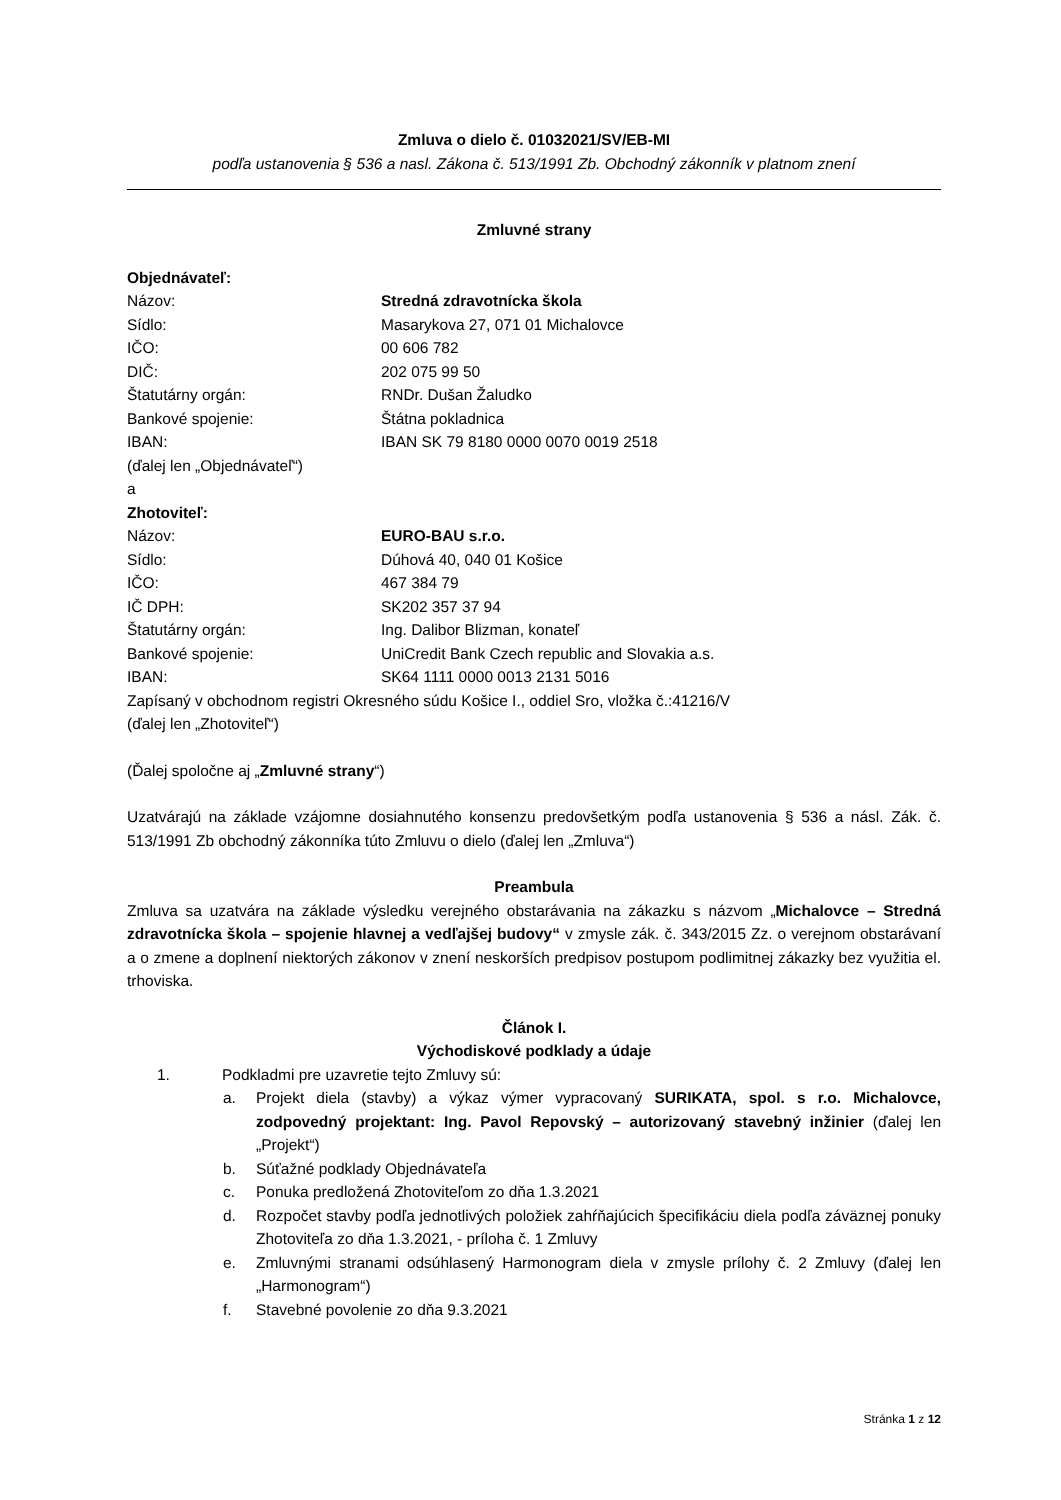Zmluva o dielo č. 01032021/SV/EB-MI
podľa ustanovenia § 536 a nasl. Zákona č. 513/1991 Zb. Obchodný zákonník v platnom znení
Zmluvné strany
Objednávateľ:
Názov: Stredná zdravotnícka škola
Sídlo: Masarykova 27, 071 01 Michalovce
IČO: 00 606 782
DIČ: 202 075 99 50
Štatutárny orgán: RNDr. Dušan Žaludko
Bankové spojenie: Štátna pokladnica
IBAN: IBAN SK 79 8180 0000 0070 0019 2518
(ďalej len „Objednávateľ“)
a
Zhotoviteľ:
Názov: EURO-BAU s.r.o.
Sídlo: Dúhová 40, 040 01 Košice
IČO: 467 384 79
IČ DPH: SK202 357 37 94
Štatutárny orgán: Ing. Dalibor Blizman, konateľ
Bankové spojenie: UniCredit Bank Czech republic and Slovakia a.s.
IBAN: SK64 1111 0000 0013 2131 5016
Zapísaný v obchodnom registri Okresného súdu Košice I., oddiel Sro, vložka č.:41216/V
(ďalej len „Zhotoviteľ“)
(Ďalej spoločne aj „Zmluvné strany“)
Uzatvárajú na základe vzájomne dosiahnutého konsenzu predovšetkým podľa ustanovenia § 536 a násl. Zák. č. 513/1991 Zb obchodný zákonníka túto Zmluvu o dielo (ďalej len „Zmluva“)
Preambula
Zmluva sa uzatvára na základe výsledku verejného obstarávania na zákazku s názvom „Michalovce – Stredná zdravotnícka škola – spojenie hlavnej a vedľajšej budovy“ v zmysle zák. č. 343/2015 Zz. o verejnom obstarávaní a o zmene a doplnení niektorých zákonov v znení neskorších predpisov postupom podlimitnej zákazky bez využitia el. trhoviska.
Článok I.
Východiskové podklady a údaje
1. Podkladmi pre uzavretie tejto Zmluvy sú:
a. Projekt diela (stavby) a výkaz výmer vypracovaný SURIKATA, spol. s r.o. Michalovce, zodpovedný projektant: Ing. Pavol Repovský – autorizovaný stavebný inžinier (ďalej len „Projekt“)
b. Súťažné podklady Objednávateľa
c. Ponuka predložená Zhotoviteľom zo dňa 1.3.2021
d. Rozpočet stavby podľa jednotlivých položiek zahŕňajúcich špecifikáciu diela podľa záväznej ponuky Zhotoviteľa zo dňa 1.3.2021, - príloha č. 1 Zmluvy
e. Zmluvnými stranami odsúhlasený Harmonogram diela v zmysle prílohy č. 2 Zmluvy (ďalej len „Harmonogram“)
f. Stavebné povolenie zo dňa 9.3.2021
Stránka 1 z 12